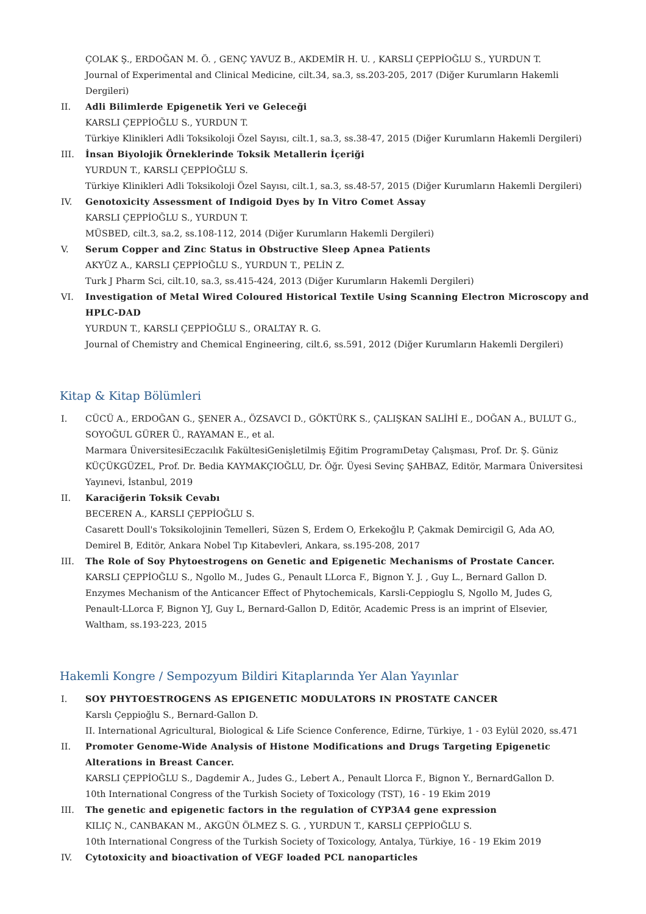ÇOLAK Ş., ERDOĞAN M. Ö. , GENÇ YAVUZ B., AKDEMİR H. U. , KARSLI ÇEPPİOĞLU S., YURDUN T.
Journal of Experimental and Clinical Medicine, cilt.34, sa.3, ss.203-205, 2017 (Diğer Kurumların Hakemli Dergileri)
II. Adli Bilimlerde Epigenetik Yeri ve Geleceği
KARSLI ÇEPPİOĞLU S., YURDUN T.
Türkiye Klinikleri Adli Toksikoloji Özel Sayısı, cilt.1, sa.3, ss.38-47, 2015 (Diğer Kurumların Hakemli Dergileri)
III. İnsan Biyolojik Örneklerinde Toksik Metallerin İçeriği
YURDUN T., KARSLI ÇEPPİOĞLU S.
Türkiye Klinikleri Adli Toksikoloji Özel Sayısı, cilt.1, sa.3, ss.48-57, 2015 (Diğer Kurumların Hakemli Dergileri)
IV. Genotoxicity Assessment of Indigoid Dyes by In Vitro Comet Assay
KARSLI ÇEPPİOĞLU S., YURDUN T.
MÜSBED, cilt.3, sa.2, ss.108-112, 2014 (Diğer Kurumların Hakemli Dergileri)
V. Serum Copper and Zinc Status in Obstructive Sleep Apnea Patients
AKYÜZ A., KARSLI ÇEPPİOĞLU S., YURDUN T., PELİN Z.
Turk J Pharm Sci, cilt.10, sa.3, ss.415-424, 2013 (Diğer Kurumların Hakemli Dergileri)
VI. Investigation of Metal Wired Coloured Historical Textile Using Scanning Electron Microscopy and HPLC-DAD
YURDUN T., KARSLI ÇEPPİOĞLU S., ORALTAY R. G.
Journal of Chemistry and Chemical Engineering, cilt.6, ss.591, 2012 (Diğer Kurumların Hakemli Dergileri)
Kitap & Kitap Bölümleri
I. CÜCÜ A., ERDOĞAN G., ŞENER A., ÖZSAVCI D., GÖKTÜRK S., ÇALIŞKAN SALİHİ E., DOĞAN A., BULUT G., SOYOĞUL GÜRER Ü., RAYAMAN E., et al.
Marmara ÜniversitesiEczacılık FakültesiGenişletilmiş Eğitim ProgramıDetay Çalışması, Prof. Dr. Ş. Güniz KÜÇÜKGÜZEL, Prof. Dr. Bedia KAYMAKÇIOĞLU, Dr. Öğr. Üyesi Sevinç ŞAHBAZ, Editör, Marmara Üniversitesi Yayınevi, İstanbul, 2019
II. Karaciğerin Toksik Cevabı
BECEREN A., KARSLI ÇEPPİOĞLU S.
Casarett Doull's Toksikolojinin Temelleri, Süzen S, Erdem O, Erkekoğlu P, Çakmak Demircigil G, Ada AO, Demirel B, Editör, Ankara Nobel Tıp Kitabevleri, Ankara, ss.195-208, 2017
III. The Role of Soy Phytoestrogens on Genetic and Epigenetic Mechanisms of Prostate Cancer.
KARSLI ÇEPPİOĞLU S., Ngollo M., Judes G., Penault LLorca F., Bignon Y. J. , Guy L., Bernard Gallon D.
Enzymes Mechanism of the Anticancer Effect of Phytochemicals, Karsli-Ceppioglu S, Ngollo M, Judes G, Penault-LLorca F, Bignon YJ, Guy L, Bernard-Gallon D, Editör, Academic Press is an imprint of Elsevier, Waltham, ss.193-223, 2015
Hakemli Kongre / Sempozyum Bildiri Kitaplarında Yer Alan Yayınlar
I. SOY PHYTOESTROGENS AS EPIGENETIC MODULATORS IN PROSTATE CANCER
Karslı Çeppioğlu S., Bernard-Gallon D.
II. International Agricultural, Biological & Life Science Conference, Edirne, Türkiye, 1 - 03 Eylül 2020, ss.471
II. Promoter Genome-Wide Analysis of Histone Modifications and Drugs Targeting Epigenetic Alterations in Breast Cancer.
KARSLI ÇEPPİOĞLU S., Dagdemir A., Judes G., Lebert A., Penault Llorca F., Bignon Y., BernardGallon D.
10th International Congress of the Turkish Society of Toxicology (TST), 16 - 19 Ekim 2019
III. The genetic and epigenetic factors in the regulation of CYP3A4 gene expression
KILIÇ N., CANBAKAN M., AKGÜN ÖLMEZ S. G. , YURDUN T., KARSLI ÇEPPİOĞLU S.
10th International Congress of the Turkish Society of Toxicology, Antalya, Türkiye, 16 - 19 Ekim 2019
IV. Cytotoxicity and bioactivation of VEGF loaded PCL nanoparticles